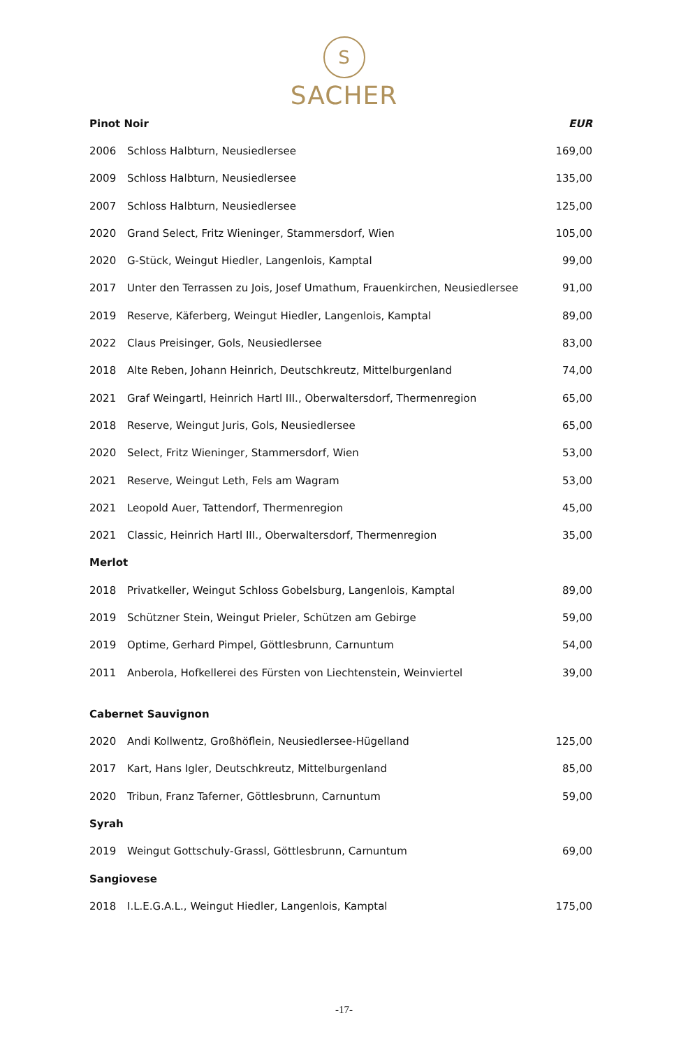S
SACHER
| Pinot Noir | | EUR |
| --- | --- | --- |
| 2006 | Schloss Halbturn, Neusiedlersee | 169,00 |
| 2009 | Schloss Halbturn, Neusiedlersee | 135,00 |
| 2007 | Schloss Halbturn, Neusiedlersee | 125,00 |
| 2020 | Grand Select, Fritz Wieninger, Stammersdorf, Wien | 105,00 |
| 2020 | G-Stück, Weingut Hiedler, Langenlois, Kamptal | 99,00 |
| 2017 | Unter den Terrassen zu Jois, Josef Umathum, Frauenkirchen, Neusiedlersee | 91,00 |
| 2019 | Reserve, Käferberg, Weingut Hiedler, Langenlois, Kamptal | 89,00 |
| 2022 | Claus Preisinger, Gols, Neusiedlersee | 83,00 |
| 2018 | Alte Reben, Johann Heinrich, Deutschkreutz, Mittelburgenland | 74,00 |
| 2021 | Graf Weingartl, Heinrich Hartl III., Oberwaltersdorf, Thermenregion | 65,00 |
| 2018 | Reserve, Weingut Juris, Gols, Neusiedlersee | 65,00 |
| 2020 | Select, Fritz Wieninger, Stammersdorf, Wien | 53,00 |
| 2021 | Reserve, Weingut Leth, Fels am Wagram | 53,00 |
| 2021 | Leopold Auer, Tattendorf, Thermenregion | 45,00 |
| 2021 | Classic, Heinrich Hartl III., Oberwaltersdorf, Thermenregion | 35,00 |
| Merlot | | |
| 2018 | Privatkeller, Weingut Schloss Gobelsburg, Langenlois, Kamptal | 89,00 |
| 2019 | Schützner Stein, Weingut Prieler, Schützen am Gebirge | 59,00 |
| 2019 | Optime, Gerhard Pimpel, Göttlesbrunn, Carnuntum | 54,00 |
| 2011 | Anberola, Hofkellerei des Fürsten von Liechtenstein, Weinviertel | 39,00 |
| Cabernet Sauvignon | | |
| 2020 | Andi Kollwentz, Großhöflein, Neusiedlersee-Hügelland | 125,00 |
| 2017 | Kart, Hans Igler, Deutschkreutz, Mittelburgenland | 85,00 |
| 2020 | Tribun, Franz Taferner, Göttlesbrunn, Carnuntum | 59,00 |
| Syrah | | |
| 2019 | Weingut Gottschuly-Grassl, Göttlesbrunn, Carnuntum | 69,00 |
| Sangiovese | | |
| 2018 | I.L.E.G.A.L., Weingut Hiedler, Langenlois, Kamptal | 175,00 |
-17-